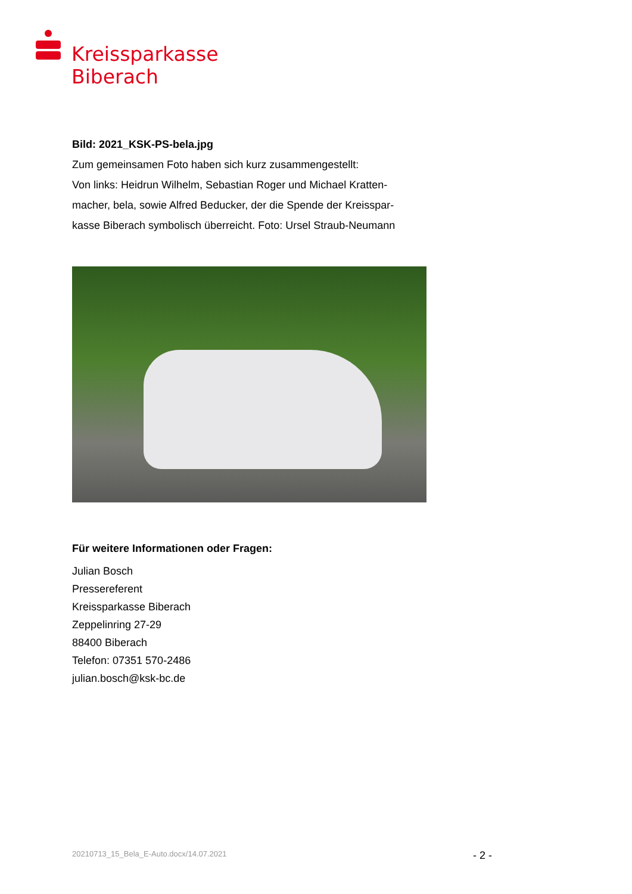Kreissparkasse
Biberach
Bild: 2021_KSK-PS-bela.jpg
Zum gemeinsamen Foto haben sich kurz zusammengestellt:
Von links: Heidrun Wilhelm, Sebastian Roger und Michael Kratten-
macher, bela, sowie Alfred Beducker, der die Spende der Kreisspar-
kasse Biberach symbolisch überreicht. Foto: Ursel Straub-Neumann
Für weitere Informationen oder Fragen:
Julian Bosch
Pressereferent
Kreissparkasse Biberach
Zeppelinring 27-29
88400 Biberach
Telefon: 07351 570-2486
julian.bosch@ksk-bc.de
20210713_15_Bela_E-Auto.docx/14.07.2021 - 2 -